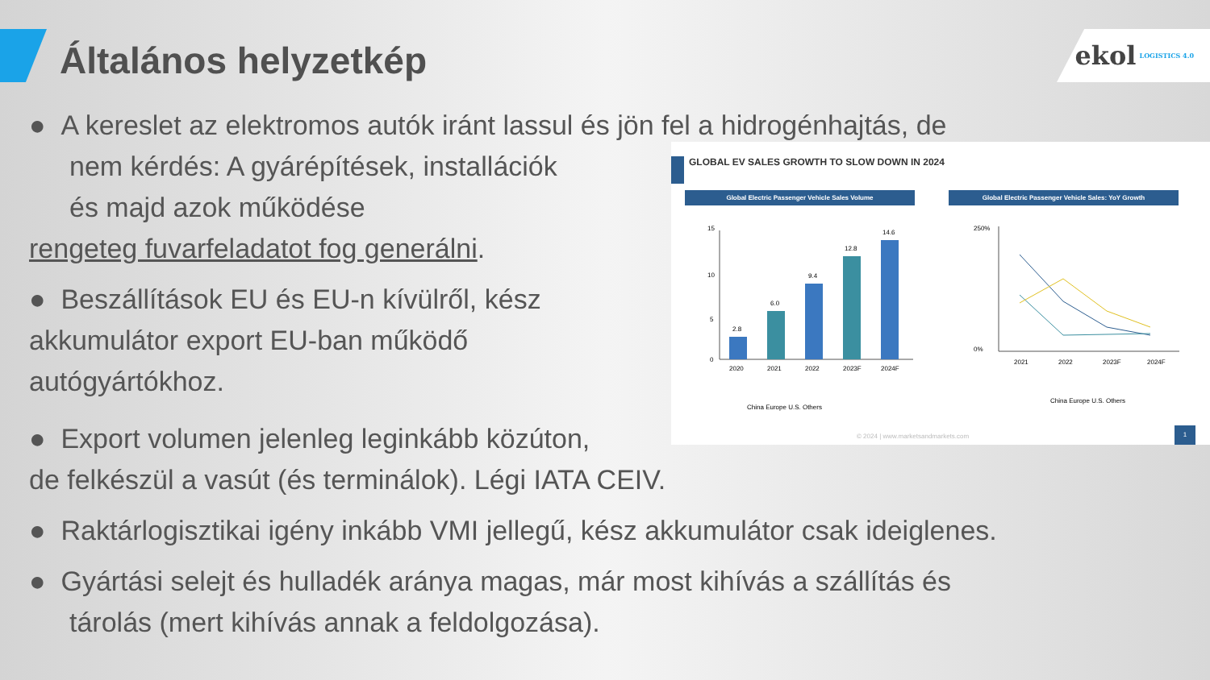Általános helyzetkép
ekol LOGISTICS 4.0
● A kereslet az elektromos autók iránt lassul és jön fel a hidrogénhajtás, de
nem kérdés: A gyárépítések, installációk
és majd azok működése
rengeteg fuvarfeladatot fog generálni.
● Beszállítások EU és EU-n kívülről, kész
akkumulátor export EU-ban működő
autógyártókhoz.
● Export volumen jelenleg leginkább közúton,
de felkészül a vasút (és terminálok). Légi IATA CEIV.
● Raktárlogisztikai igény inkább VMI jellegű, kész akkumulátor csak ideiglenes.
● Gyártási selejt és hulladék aránya magas, már most kihívás a szállítás és
tárolás (mert kihívás annak a feldolgozása).
GLOBAL EV SALES GROWTH TO SLOW DOWN IN 2024
Global Electric Passenger Vehicle Sales Volume Global Electric Passenger Vehicle Sales: YoY Growth
15
10
5
0
2.8
6.0
9.4
12.8
14.6
2020
2021
2022
2023F
2024F
China Europe U.S. Others
250%
0%
2021
2022
2023F
2024F
China Europe U.S. Others
© 2024 | www.marketsandmarkets.com
1